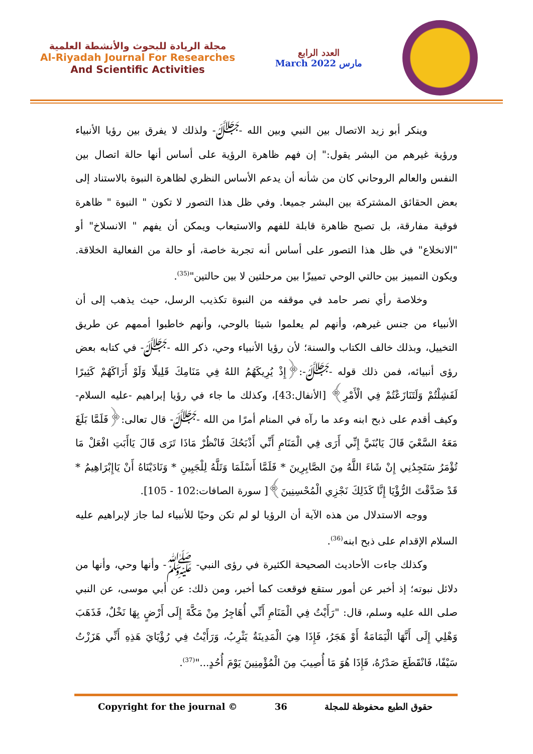مجلة الريادة للبحوث والأنشطة العلمية
Al-Riyadah Journal For Researches
And Scientific Activities
العدد الرابع
March 2022 مارس
وينكر أبو زيد الاتصال بين النبي وبين الله -ﷻ- ولذلك لا يفرق بين رؤيا الأنبياء ورؤية غيرهم من البشر يقول:" إن فهم ظاهرة الرؤية على أساس أنها حالة اتصال بين النفس والعالم الروحاني كان من شأنه أن يدعم الأساس النظري لظاهرة النبوة بالاستناد إلى بعض الحقائق المشتركة بين البشر جميعا. وفي ظل هذا التصور لا تكون " النبوة " ظاهرة فوقية مفارقة، بل تصبح ظاهرة قابلة للفهم والاستيعاب ويمكن أن يفهم " الانسلاخ" أو "الانخلاع" في ظل هذا التصور على أساس أنه تجربة خاصة، أو حالة من الفعالية الخلاقة. ويكون التمييز بين حالتي الوحي تمييزًا بين مرحلتين لا بين حالتين"<sup>(35)</sup>.
وخلاصة رأي نصر حامد في موقفه من النبوة تكذيب الرسل، حيث يذهب إلى أن الأنبياء من جنس غيرهم، وأنهم لم يعلموا شيئا بالوحي، وأنهم خاطبوا أممهم عن طريق التخييل، وبذلك خالف الكتاب والسنة؛ لأن رؤيا الأنبياء وحي، ذكر الله -ﷻ- في كتابه بعض رؤى أنبيائه، فمن ذلك قوله -ﷻ-:﴿إِذْ يُرِيكَهُمُ اللهُ فِي مَنَامِكَ قَلِيلًا وَلَوْ أَرَاكَهُمْ كَثِيرًا لَفَشِلْتُمْ وَلَتَنَازَعْتُمْ فِي الْأَمْرِ﴾ [الأنفال:43]، وكذلك ما جاء في رؤيا إبراهيم -عليه السلام- وكيف أقدم على ذبح ابنه وعد ما رآه في المنام أمرًا من الله -ﷻ- قال تعالى:﴿فَلَمَّا بَلَغَ مَعَهُ السَّعْيَ قَالَ يَابُنَيَّ إِنِّي أَرَى فِي الْمَنَامِ أَنِّي أَذْبَحُكَ فَانْظُرْ مَاذَا تَرَى قَالَ يَاأَبَتِ افْعَلْ مَا تُؤْمَرُ سَتَجِدُنِي إِنْ شَاءَ اللَّهُ مِنَ الصَّابِرِينَ * فَلَمَّا أَسْلَمَا وَتَلَّهُ لِلْجَبِينِ * وَنَادَيْنَاهُ أَنْ يَاإِبْرَاهِيمُ * قَدْ صَدَّقْتَ الرُّؤْيَا إِنَّا كَذَلِكَ نَجْزِي الْمُحْسِنِينَ﴾[ سورة الصافات:102 - 105].
ووجه الاستدلال من هذه الآية أن الرؤيا لو لم تكن وحيًا للأنبياء لما جاز لإبراهيم عليه السلام الإقدام على ذبح ابنه<sup>(36)</sup>.
وكذلك جاءت الأحاديث الصحيحة الكثيرة في رؤى النبي- ﷺ- وأنها وحي، وأنها من دلائل نبوته؛ إذ أخبر عن أمور ستقع فوقعت كما أخبر، ومن ذلك: عن أبي موسى، عن النبي صلى الله عليه وسلم، قال: "رَأَيْتُ فِي الْمَنَامِ أَنِّي أُهَاجِرُ مِنْ مَكَّةَ إِلَى أَرْضٍ بِهَا نَخْلٌ، فَذَهَبَ وَهْلِي إِلَى أَنَّهَا الْيَمَامَةُ أَوْ هَجَرُ، فَإِذَا هِيَ الْمَدِينَةُ يَثْرِبُ، وَرَأَيْتُ فِي رُؤْيَايَ هَذِهِ أَنِّي هَزَزْتُ سَيْفًا، فَانْقَطَعَ صَدْرُهُ، فَإِذَا هُوَ مَا أُصِيبَ مِنَ الْمُؤْمِنِينَ يَوْمَ أُحُدٍ..."<sup>(37)</sup>.
Copyright for the journal © 36 حقوق الطبع محفوظة للمجلة